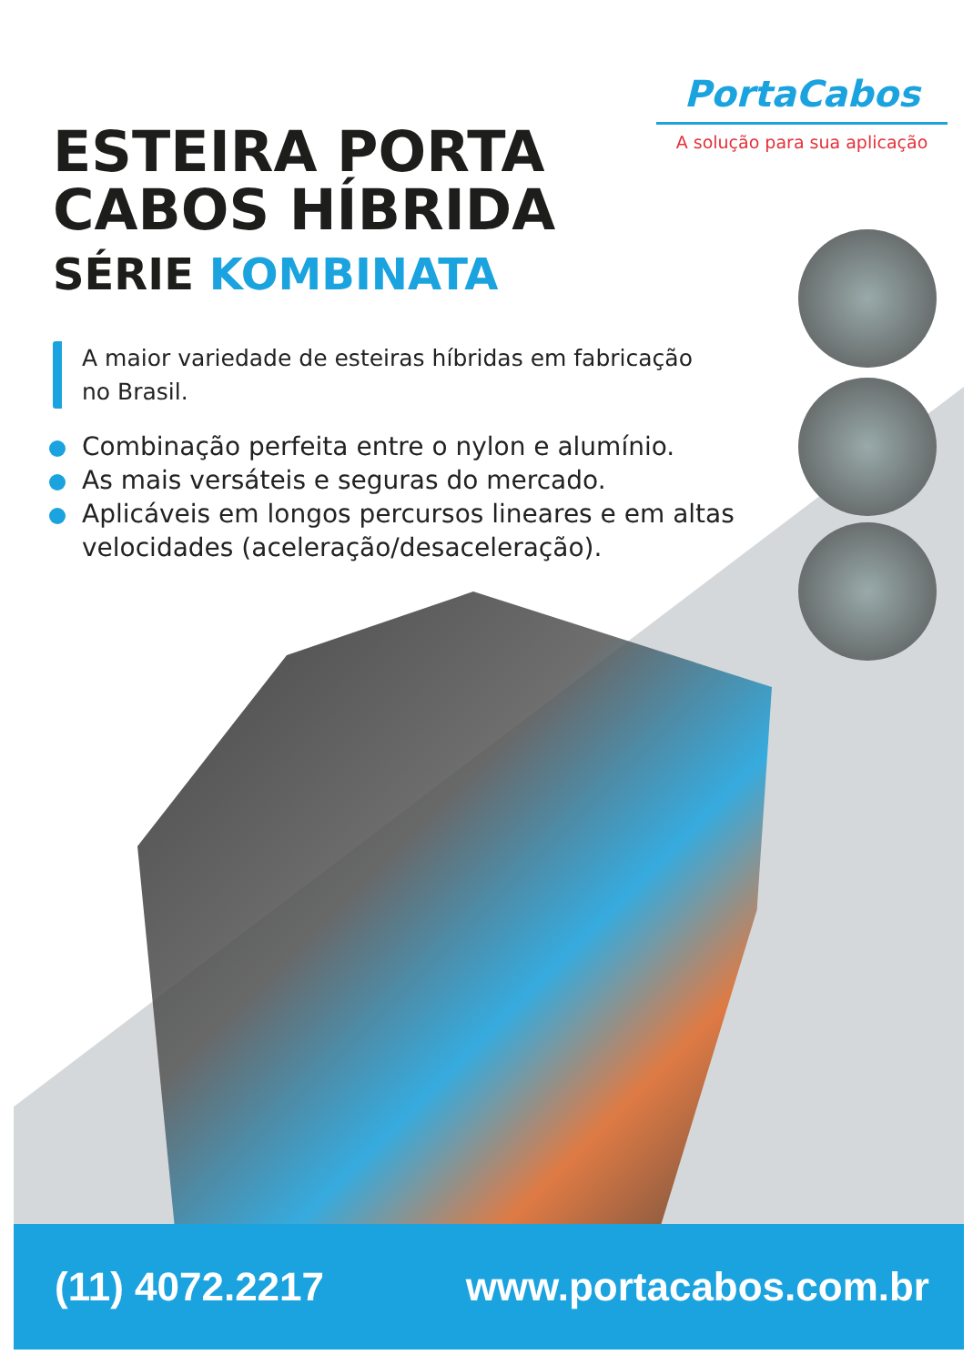PortaCabos
A solução para sua aplicação
ESTEIRA PORTA
CABOS HÍBRIDA
SÉRIE KOMBINATA
A maior variedade de esteiras híbridas em fabricação
no Brasil.
Combinação perfeita entre o nylon e alumínio.
As mais versáteis e seguras do mercado.
Aplicáveis em longos percursos lineares e em altas velocidades (aceleração/desaceleração).
(11) 4072.2217 www.portacabos.com.br